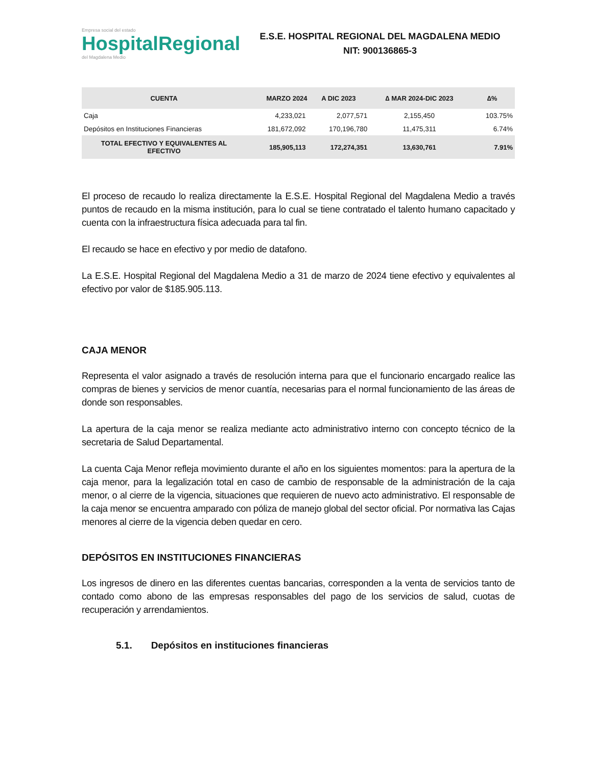Empresa social del estado
HospitalRegional
del Magdalena Medio
E.S.E. HOSPITAL REGIONAL DEL MAGDALENA MEDIO
NIT: 900136865-3
| CUENTA | MARZO 2024 | A DIC 2023 | ∆ MAR 2024-DIC 2023 | ∆% |
| --- | --- | --- | --- | --- |
| Caja | 4,233,021 | 2,077,571 | 2,155,450 | 103.75% |
| Depósitos en Instituciones Financieras | 181,672,092 | 170,196,780 | 11,475,311 | 6.74% |
| TOTAL EFECTIVO Y EQUIVALENTES AL EFECTIVO | 185,905,113 | 172,274,351 | 13,630,761 | 7.91% |
El proceso de recaudo lo realiza directamente la E.S.E. Hospital Regional del Magdalena Medio a través puntos de recaudo en la misma institución, para lo cual se tiene contratado el talento humano capacitado y cuenta con la infraestructura física adecuada para tal fin.
El recaudo se hace en efectivo y por medio de datafono.
La E.S.E. Hospital Regional del Magdalena Medio a 31 de marzo de 2024 tiene efectivo y equivalentes al efectivo por valor de $185.905.113.
CAJA MENOR
Representa el valor asignado a través de resolución interna para que el funcionario encargado realice las compras de bienes y servicios de menor cuantía, necesarias para el normal funcionamiento de las áreas de donde son responsables.
La apertura de la caja menor se realiza mediante acto administrativo interno con concepto técnico de la secretaria de Salud Departamental.
La cuenta Caja Menor refleja movimiento durante el año en los siguientes momentos: para la apertura de la caja menor, para la legalización total en caso de cambio de responsable de la administración de la caja menor, o al cierre de la vigencia, situaciones que requieren de nuevo acto administrativo. El responsable de la caja menor se encuentra amparado con póliza de manejo global del sector oficial. Por normativa las Cajas menores al cierre de la vigencia deben quedar en cero.
DEPÓSITOS EN INSTITUCIONES FINANCIERAS
Los ingresos de dinero en las diferentes cuentas bancarias, corresponden a la venta de servicios tanto de contado como abono de las empresas responsables del pago de los servicios de salud, cuotas de recuperación y arrendamientos.
5.1. Depósitos en instituciones financieras